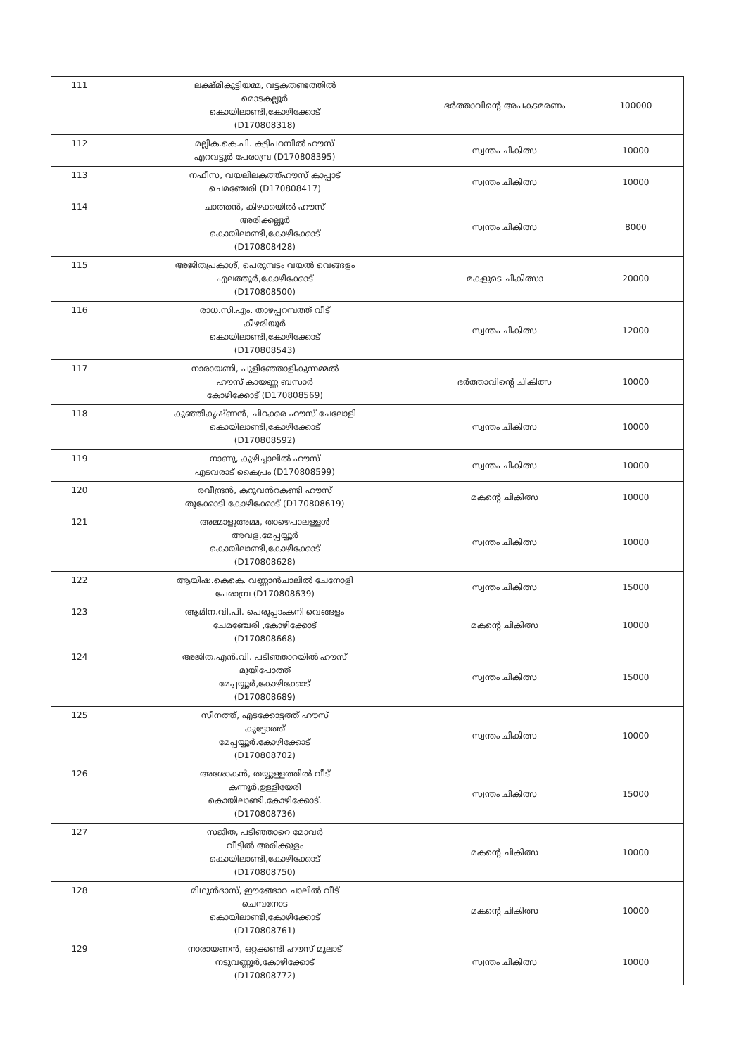| 111 | ലക്ഷ്മികുട്ടിയമ്മ, വട്ടകതണ്ടത്തിൽ മൊടകല്ലൂർ കൊയിലാണ്ടി,കോഴിക്കോട് (D170808318) | ഭർത്താവിന്റെ അപകടമരണം | 100000 |
| 112 | മല്ലിക.കെ.പി. കട്ടിപറമ്പിൽ ഹൗസ് എറവട്ടൂർ പേരാമ്പ്ര (D170808395) | സ്വന്തം ചികിത്സ | 10000 |
| 113 | നഫീസ, വയലിലകത്ത്ഹൗസ് കാപ്പാട് ചെമഞ്ചേരി (D170808417) | സ്വന്തം ചികിത്സ | 10000 |
| 114 | ചാത്തൻ, കിഴക്കയിൽ ഹൗസ് അരിക്കല്ലൂർ കൊയിലാണ്ടി,കോഴിക്കോട് (D170808428) | സ്വന്തം ചികിത്സ | 8000 |
| 115 | അജിതപ്രകാശ്, പെരുമ്പടം വയൽ വെങ്ങളം എലത്തൂർ,കോഴിക്കോട് (D170808500) | മകളുടെ ചികിത്സാ | 20000 |
| 116 | രാധ.സി.എം. താഴപ്പറമ്പത്ത് വീട് കീഴരിയൂർ കൊയിലാണ്ടി,കോഴിക്കോട് (D170808543) | സ്വന്തം ചികിത്സ | 12000 |
| 117 | നാരായണി, പുളിഞ്ഞോളികുന്നമ്മൽ ഹൗസ് കായണ്ണ ബസാർ കോഴിക്കോട് (D170808569) | ഭർത്താവിന്റെ ചികിത്സ | 10000 |
| 118 | കുഞ്ഞികൃഷ്ണൻ, ചിറക്കര ഹൗസ് ചേലോളി കൊയിലാണ്ടി,കോഴിക്കോട് (D170808592) | സ്വന്തം ചികിത്സ | 10000 |
| 119 | നാണു, കുഴിച്ചാലിൽ ഹൗസ് എടവരാട് കൈപ്രം (D170808599) | സ്വന്തം ചികിത്സ | 10000 |
| 120 | രവീന്ദ്രൻ, കറുവൻറകണ്ടി ഹൗസ് തൂക്കോടി കോഴിക്കോട് (D170808619) | മകന്റെ ചികിത്സ | 10000 |
| 121 | അമ്മാളുഅമ്മ, താഴെപാലള്ളൾ അവള,മേപ്പയ്യൂർ കൊയിലാണ്ടി,കോഴിക്കോട് (D170808628) | സ്വന്തം ചികിത്സ | 10000 |
| 122 | ആയിഷ.കെകെ. വണ്ണാൻചാലിൽ ചേനോളി പേരാമ്പ്ര (D170808639) | സ്വന്തം ചികിത്സ | 15000 |
| 123 | ആമിന.വി.പി. പെരുപ്പാംകനി വെങ്ങളം ചേമഞ്ചേരി ,കോഴിക്കോട് (D170808668) | മകന്റെ ചികിത്സ | 10000 |
| 124 | അജിത.എൻ.വി. പടിഞ്ഞാറയിൽ ഹൗസ് മുയിപോത്ത് മേപ്പയ്യൂർ,കോഴിക്കോട് (D170808689) | സ്വന്തം ചികിത്സ | 15000 |
| 125 | സീനത്ത്, എടക്കോട്ടത്ത് ഹൗസ് കുട്ടോത്ത് മേപ്പയ്യൂർ.കോഴിക്കോട് (D170808702) | സ്വന്തം ചികിത്സ | 10000 |
| 126 | അശോകൻ, തയ്യുള്ളത്തിൽ വീട് കന്നൂർ,ഉള്ളിയേരി കൊയിലാണ്ടി,കോഴിക്കോട്. (D170808736) | സ്വന്തം ചികിത്സ | 15000 |
| 127 | സജിത, പടിഞ്ഞാറെ മോവർ വീട്ടിൽ അരിക്കുളം കൊയിലാണ്ടി,കോഴിക്കോട് (D170808750) | മകന്റെ ചികിത്സ | 10000 |
| 128 | മിഥുൻദാസ്, ഈങ്ങോറ ചാലിൽ വീട് ചെമ്പനോട കൊയിലാണ്ടി,കോഴിക്കോട് (D170808761) | മകന്റെ ചികിത്സ | 10000 |
| 129 | നാരായണൻ, ഒറ്റക്കണ്ടി ഹൗസ് മൂലാട് നടുവണ്ണൂർ,കോഴിക്കോട് (D170808772) | സ്വന്തം ചികിത്സ | 10000 |